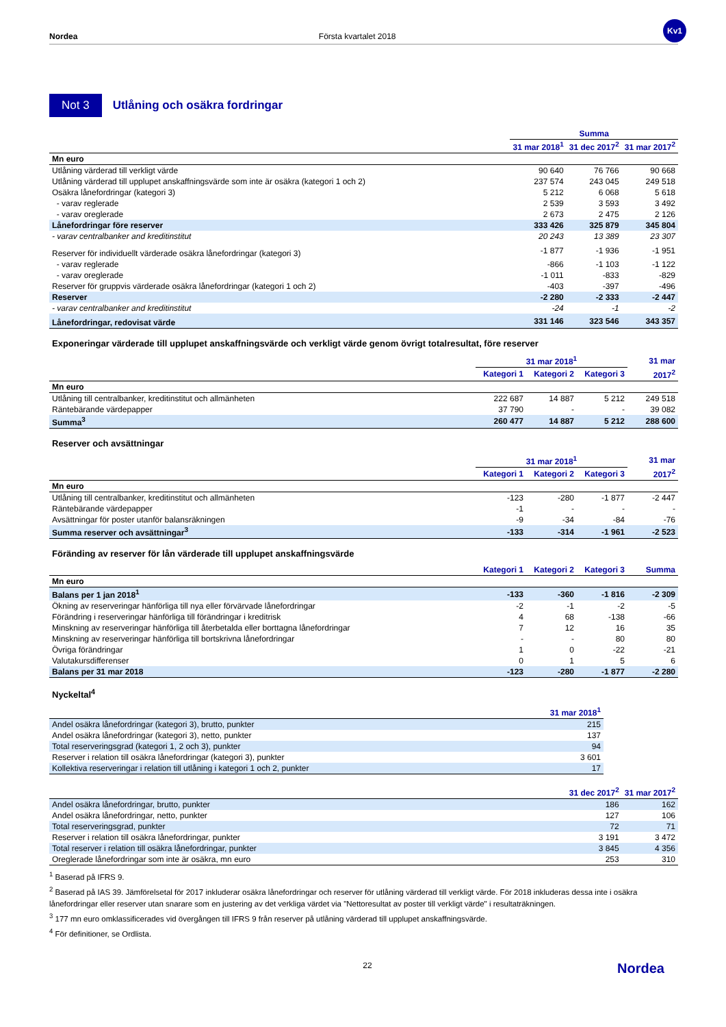Kv1
Nordea Första kvartalet 2018
Not 3 Utlåning och osäkra fordringar
| | Summa | | |
| | 31 mar 2018<sup>1</sup> | 31 dec 2017<sup>2</sup> | 31 mar 2017<sup>2</sup> |
| Mn euro | | | |
| Utlåning värderad till verkligt värde | 90 640 | 76 766 | 90 668 |
| Utlåning värderad till upplupet anskaffningsvärde som inte är osäkra (kategori 1 och 2) | 237 574 | 243 045 | 249 518 |
| Osäkra lånefordringar (kategori 3) | 5 212 | 6 068 | 5 618 |
| - varav reglerade | 2 539 | 3 593 | 3 492 |
| - varav oreglerade | 2 673 | 2 475 | 2 126 |
| Lånefordringar före reserver | 333 426 | 325 879 | 345 804 |
| - varav centralbanker and kreditinstitut | 20 243 | 13 389 | 23 307 |
| Reserver för individuellt värderade osäkra lånefordringar (kategori 3) | -1 877 | -1 936 | -1 951 |
| - varav reglerade | -866 | -1 103 | -1 122 |
| - varav oreglerade | -1 011 | -833 | -829 |
| Reserver för gruppvis värderade osäkra lånefordringar (kategori 1 och 2) | -403 | -397 | -496 |
| Reserver | -2 280 | -2 333 | -2 447 |
| - varav centralbanker and kreditinstitut | -24 | -1 | -2 |
| Lånefordringar, redovisat värde | 331 146 | 323 546 | 343 357 |
Exponeringar värderade till upplupet anskaffningsvärde och verkligt värde genom övrigt totalresultat, före reserver
| | 31 mar 2018<sup>1</sup> | | | 31 mar |
| | Kategori 1 | Kategori 2 | Kategori 3 | 2017<sup>2</sup> |
| Mn euro | | | | |
| Utlåning till centralbanker, kreditinstitut och allmänheten | 222 687 | 14 887 | 5 212 | 249 518 |
| Räntebärande värdepapper | 37 790 | - | - | 39 082 |
| Summa<sup>3</sup> | 260 477 | 14 887 | 5 212 | 288 600 |
Reserver och avsättningar
| | 31 mar 2018<sup>1</sup> | | | 31 mar |
| | Kategori 1 | Kategori 2 | Kategori 3 | 2017<sup>2</sup> |
| Mn euro | | | | |
| Utlåning till centralbanker, kreditinstitut och allmänheten | -123 | -280 | -1 877 | -2 447 |
| Räntebärande värdepapper | -1 | - | - | - |
| Avsättningar för poster utanför balansräkningen | -9 | -34 | -84 | -76 |
| Summa reserver och avsättningar<sup>3</sup> | -133 | -314 | -1 961 | -2 523 |
Föränding av reserver för lån värderade till upplupet anskaffningsvärde
| | Kategori 1 | Kategori 2 | Kategori 3 | Summa |
| Mn euro | | | | |
| Balans per 1 jan 2018<sup>1</sup> | -133 | -360 | -1 816 | -2 309 |
| Ökning av reserveringar hänförliga till nya eller förvärvade lånefordringar | -2 | -1 | -2 | -5 |
| Förändring i reserveringar hänförliga till förändringar i kreditrisk | 4 | 68 | -138 | -66 |
| Minskning av reserveringar hänförliga till återbetalda eller borttagna lånefordringar | 7 | 12 | 16 | 35 |
| Minskning av reserveringar hänförliga till bortskrivna lånefordringar | - | - | 80 | 80 |
| Övriga förändringar | 1 | 0 | -22 | -21 |
| Valutakursdifferenser | 0 | 1 | 5 | 6 |
| Balans per 31 mar 2018 | -123 | -280 | -1 877 | -2 280 |
Nyckeltal<sup>4</sup>
| | 31 mar 2018<sup>1</sup> |
| Andel osäkra lånefordringar (kategori 3), brutto, punkter | 215 |
| Andel osäkra lånefordringar (kategori 3), netto, punkter | 137 |
| Total reserveringsgrad (kategori 1, 2 och 3), punkter | 94 |
| Reserver i relation till osäkra lånefordringar (kategori 3), punkter | 3 601 |
| Kollektiva reserveringar i relation till utlåning i kategori 1 och 2, punkter | 17 |
| | 31 dec 2017<sup>2</sup> | 31 mar 2017<sup>2</sup> |
| Andel osäkra lånefordringar, brutto, punkter | 186 | 162 |
| Andel osäkra lånefordringar, netto, punkter | 127 | 106 |
| Total reserveringsgrad, punkter | 72 | 71 |
| Reserver i relation till osäkra lånefordringar, punkter | 3 191 | 3 472 |
| Total reserver i relation till osäkra lånefordringar, punkter | 3 845 | 4 356 |
| Oreglerade lånefordringar som inte är osäkra, mn euro | 253 | 310 |
<sup>1</sup> Baserad på IFRS 9.
<sup>2</sup> Baserad på IAS 39. Jämförelsetal för 2017 inkluderar osäkra lånefordringar och reserver för utlåning värderad till verkligt värde. För 2018 inkluderas dessa inte i osäkra lånefordringar eller reserver utan snarare som en justering av det verkliga värdet via "Nettoresultat av poster till verkligt värde" i resultaträkningen.
<sup>3</sup> 177 mn euro omklassificerades vid övergången till IFRS 9 från reserver på utlåning värderad till upplupet anskaffningsvärde.
<sup>4</sup> För definitioner, se Ordlista.
22 Nordea